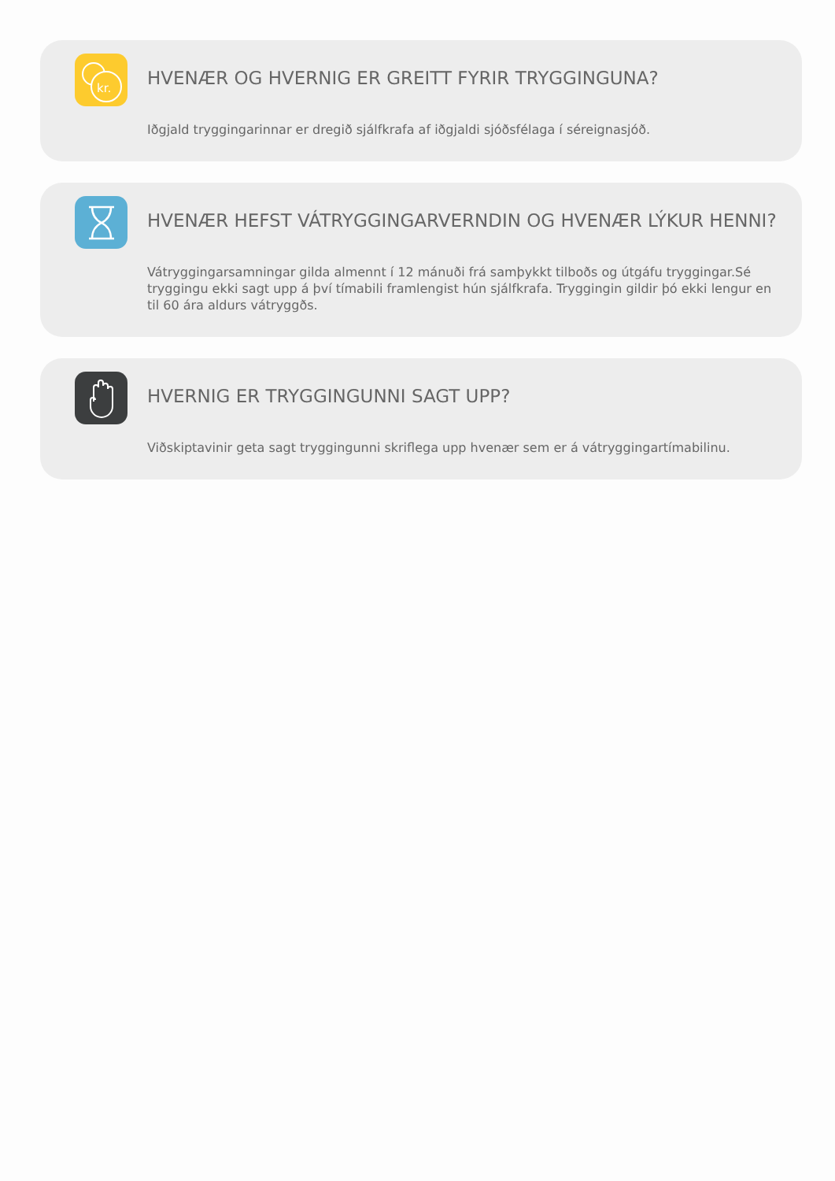kr.
HVENÆR OG HVERNIG ER GREITT FYRIR TRYGGINGUNA?
Iðgjald tryggingarinnar er dregið sjálfkrafa af iðgjaldi sjóðsfélaga í séreignasjóð.
HVENÆR HEFST VÁTRYGGINGARVERNDIN OG HVENÆR LÝKUR HENNI?
Vátryggingarsamningar gilda almennt í 12 mánuði frá samþykkt tilboðs og útgáfu tryggingar.Sé tryggingu ekki sagt upp á því tímabili framlengist hún sjálfkrafa. Tryggingin gildir þó ekki lengur en til 60 ára aldurs vátryggðs.
HVERNIG ER TRYGGINGUNNI SAGT UPP?
Viðskiptavinir geta sagt tryggingunni skriflega upp hvenær sem er á vátryggingartímabilinu.